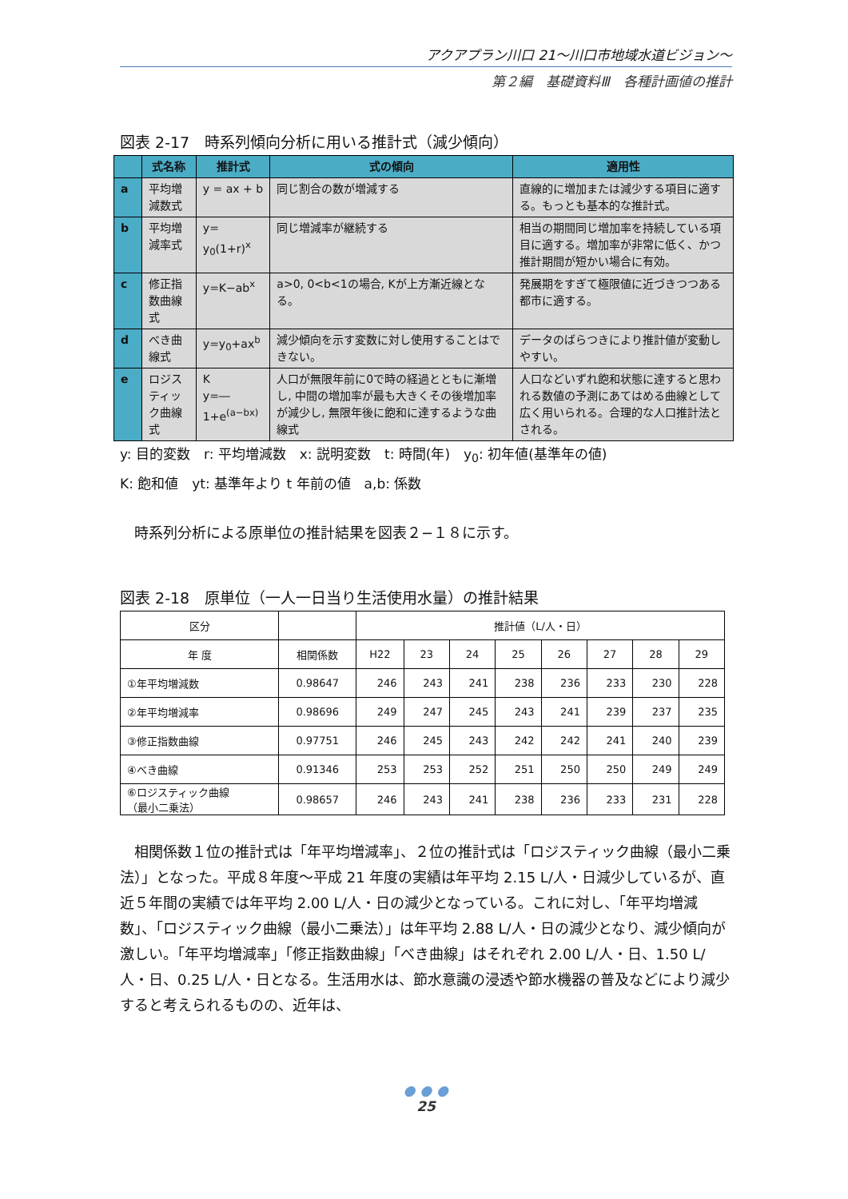アクアプラン川口 21～川口市地域水道ビジョン～
第２編　基礎資料Ⅲ　各種計画値の推計
図表 2-17　時系列傾向分析に用いる推計式（減少傾向）
| | 式名称 | 推計式 | 式の傾向 | 適用性 |
| --- | --- | --- | --- | --- |
| a | 平均増減数式 | y = ax + b | 同じ割合の数が増減する | 直線的に増加または減少する項目に適する。もっとも基本的な推計式。 |
| b | 平均増減率式 | y= y<sub>0</sub>(1+r)<sup>x</sup> | 同じ増減率が継続する | 相当の期間同じ増加率を持続している項目に適する。増加率が非常に低く、かつ推計期間が短かい場合に有効。 |
| c | 修正指数曲線式 | y=K−ab<sup>x</sup> | a>0, 0<b<1の場合, Kが上方漸近線となる。 | 発展期をすぎて極限値に近づきつつある都市に適する。 |
| d | べき曲線式 | y=y<sub>0</sub>+ax<sup>b</sup> | 減少傾向を示す変数に対し使用することはできない。 | データのばらつきにより推計値が変動しやすい。 |
| e | ロジスティック曲線式 | K y=― 1+e<sup>(a−bx)</sup> | 人口が無限年前に0で時の経過とともに漸増し, 中間の増加率が最も大きくその後増加率が減少し, 無限年後に飽和に達するような曲線式 | 人口などいずれ飽和状態に達すると思われる数値の予測にあてはめる曲線として広く用いられる。合理的な人口推計法とされる。 |
y: 目的変数　r: 平均増減数　x: 説明変数　t: 時間(年)　y<sub>0</sub>: 初年値(基準年の値)
K: 飽和値　yt: 基準年より t 年前の値　a,b: 係数
時系列分析による原単位の推計結果を図表２−１８に示す。
図表 2-18　原単位（一人一日当り生活使用水量）の推計結果
| 区分 | | 推計値（L/人・日） | | | | | | | |
| 年 度 | 相関係数 | H22 | 23 | 24 | 25 | 26 | 27 | 28 | 29 |
| ①年平均増減数 | 0.98647 | 246 | 243 | 241 | 238 | 236 | 233 | 230 | 228 |
| ②年平均増減率 | 0.98696 | 249 | 247 | 245 | 243 | 241 | 239 | 237 | 235 |
| ③修正指数曲線 | 0.97751 | 246 | 245 | 243 | 242 | 242 | 241 | 240 | 239 |
| ④べき曲線 | 0.91346 | 253 | 253 | 252 | 251 | 250 | 250 | 249 | 249 |
| ⑥ロジスティック曲線 （最小二乗法） | 0.98657 | 246 | 243 | 241 | 238 | 236 | 233 | 231 | 228 |
相関係数１位の推計式は「年平均増減率」、２位の推計式は「ロジスティック曲線（最小二乗法）」となった。平成８年度～平成 21 年度の実績は年平均 2.15 L/人・日減少しているが、直近５年間の実績では年平均 2.00 L/人・日の減少となっている。これに対し、「年平均増減数」、「ロジスティック曲線（最小二乗法）」は年平均 2.88 L/人・日の減少となり、減少傾向が激しい。「年平均増減率」「修正指数曲線」「べき曲線」はそれぞれ 2.00 L/人・日、1.50 L/人・日、0.25 L/人・日となる。生活用水は、節水意識の浸透や節水機器の普及などにより減少すると考えられるものの、近年は、
● ● ●
25